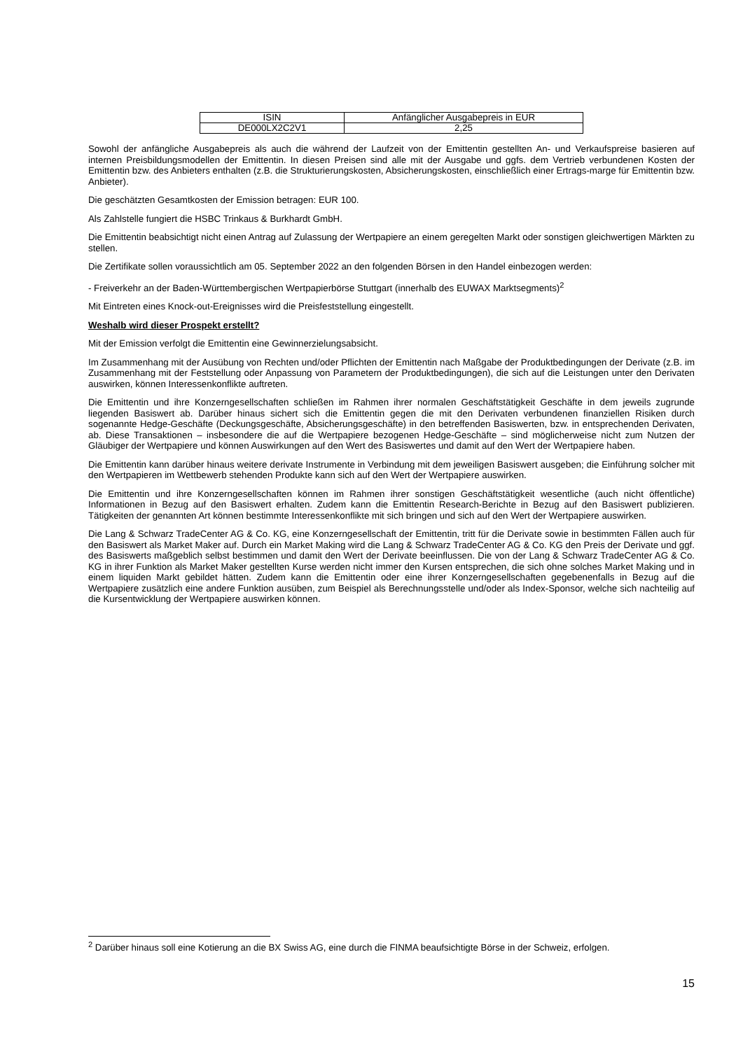| ISIN | Anfänglicher Ausgabepreis in EUR |
| DE000LX2C2V1 | 2,25 |
Sowohl der anfängliche Ausgabepreis als auch die während der Laufzeit von der Emittentin gestellten An- und Verkaufspreise basieren auf internen Preisbildungsmodellen der Emittentin. In diesen Preisen sind alle mit der Ausgabe und ggfs. dem Vertrieb verbundenen Kosten der Emittentin bzw. des Anbieters enthalten (z.B. die Strukturierungskosten, Absicherungskosten, einschließlich einer Ertrags-marge für Emittentin bzw. Anbieter).
Die geschätzten Gesamtkosten der Emission betragen: EUR 100.
Als Zahlstelle fungiert die HSBC Trinkaus & Burkhardt GmbH.
Die Emittentin beabsichtigt nicht einen Antrag auf Zulassung der Wertpapiere an einem geregelten Markt oder sonstigen gleichwertigen Märkten zu stellen.
Die Zertifikate sollen voraussichtlich am 05. September 2022 an den folgenden Börsen in den Handel einbezogen werden:
- Freiverkehr an der Baden-Württembergischen Wertpapierbörse Stuttgart (innerhalb des EUWAX Marktsegments)<sup>2</sup>
Mit Eintreten eines Knock-out-Ereignisses wird die Preisfeststellung eingestellt.
Weshalb wird dieser Prospekt erstellt?
Mit der Emission verfolgt die Emittentin eine Gewinnerzielungsabsicht.
Im Zusammenhang mit der Ausübung von Rechten und/oder Pflichten der Emittentin nach Maßgabe der Produktbedingungen der Derivate (z.B. im Zusammenhang mit der Feststellung oder Anpassung von Parametern der Produktbedingungen), die sich auf die Leistungen unter den Derivaten auswirken, können Interessenkonflikte auftreten.
Die Emittentin und ihre Konzerngesellschaften schließen im Rahmen ihrer normalen Geschäftstätigkeit Geschäfte in dem jeweils zugrunde liegenden Basiswert ab. Darüber hinaus sichert sich die Emittentin gegen die mit den Derivaten verbundenen finanziellen Risiken durch sogenannte Hedge-Geschäfte (Deckungsgeschäfte, Absicherungsgeschäfte) in den betreffenden Basiswerten, bzw. in entsprechenden Derivaten, ab. Diese Transaktionen – insbesondere die auf die Wertpapiere bezogenen Hedge-Geschäfte – sind möglicherweise nicht zum Nutzen der Gläubiger der Wertpapiere und können Auswirkungen auf den Wert des Basiswertes und damit auf den Wert der Wertpapiere haben.
Die Emittentin kann darüber hinaus weitere derivate Instrumente in Verbindung mit dem jeweiligen Basiswert ausgeben; die Einführung solcher mit den Wertpapieren im Wettbewerb stehenden Produkte kann sich auf den Wert der Wertpapiere auswirken.
Die Emittentin und ihre Konzerngesellschaften können im Rahmen ihrer sonstigen Geschäftstätigkeit wesentliche (auch nicht öffentliche) Informationen in Bezug auf den Basiswert erhalten. Zudem kann die Emittentin Research-Berichte in Bezug auf den Basiswert publizieren. Tätigkeiten der genannten Art können bestimmte Interessenkonflikte mit sich bringen und sich auf den Wert der Wertpapiere auswirken.
Die Lang & Schwarz TradeCenter AG & Co. KG, eine Konzerngesellschaft der Emittentin, tritt für die Derivate sowie in bestimmten Fällen auch für den Basiswert als Market Maker auf. Durch ein Market Making wird die Lang & Schwarz TradeCenter AG & Co. KG den Preis der Derivate und ggf. des Basiswerts maßgeblich selbst bestimmen und damit den Wert der Derivate beeinflussen. Die von der Lang & Schwarz TradeCenter AG & Co. KG in ihrer Funktion als Market Maker gestellten Kurse werden nicht immer den Kursen entsprechen, die sich ohne solches Market Making und in einem liquiden Markt gebildet hätten. Zudem kann die Emittentin oder eine ihrer Konzerngesellschaften gegebenenfalls in Bezug auf die Wertpapiere zusätzlich eine andere Funktion ausüben, zum Beispiel als Berechnungsstelle und/oder als Index-Sponsor, welche sich nachteilig auf die Kursentwicklung der Wertpapiere auswirken können.
<sup>2</sup> Darüber hinaus soll eine Kotierung an die BX Swiss AG, eine durch die FINMA beaufsichtigte Börse in der Schweiz, erfolgen.
15